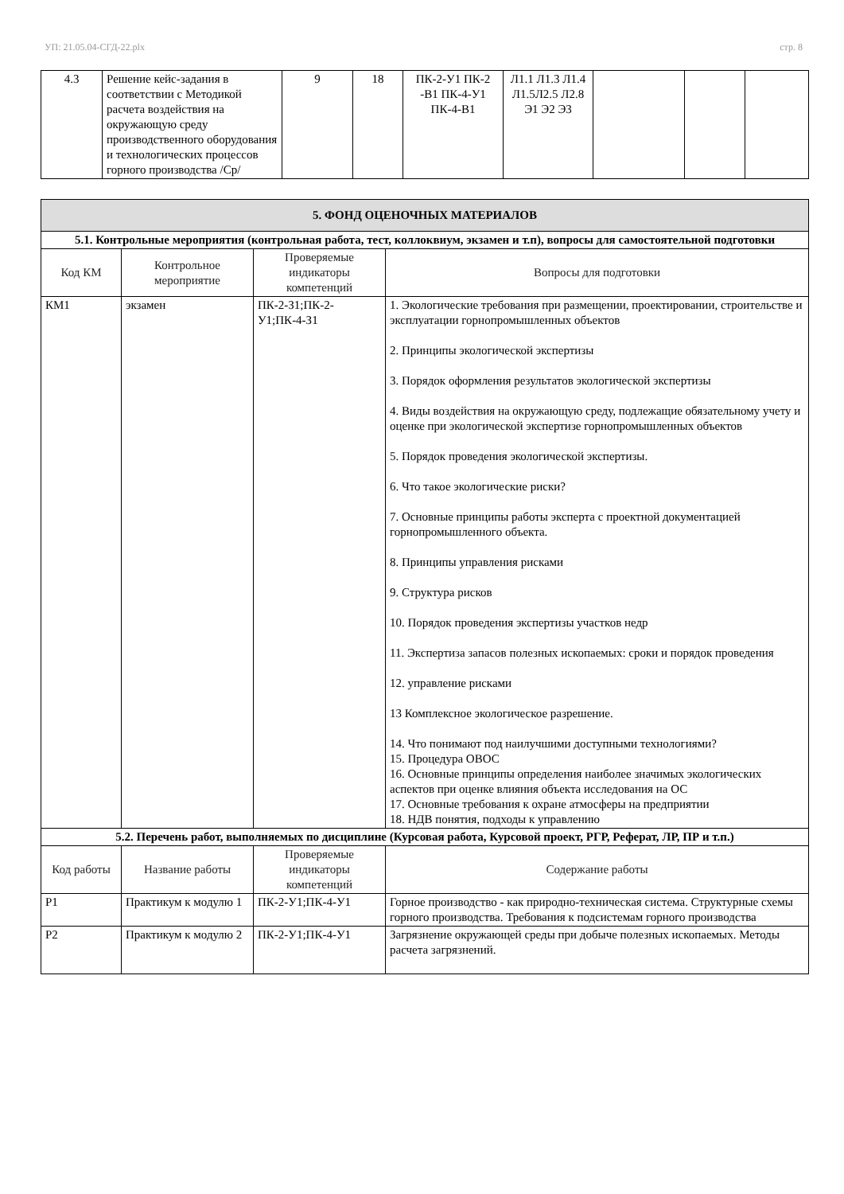УП: 21.05.04-СГД-22.plx стр. 8
| 4.3 | Решение кейс-задания в соответствии с Методикой расчета воздействия на окружающую среду производственного оборудования и технологических процессов горного производства /Ср/ | 9 | 18 | ПК-2-У1 ПК-2 -В1 ПК-4-У1 ПК-4-В1 | Л1.1 Л1.3 Л1.4 Л1.5Л2.5 Л2.8 Э1 Э2 Э3 | | | |
| 5. ФОНД ОЦЕНОЧНЫХ МАТЕРИАЛОВ | | | |
| 5.1. Контрольные мероприятия (контрольная работа, тест, коллоквиум, экзамен и т.п), вопросы для самостоятельной подготовки | | | |
| Код КМ | Контрольное мероприятие | Проверяемые индикаторы компетенций | Вопросы для подготовки |
| КМ1 | экзамен | ПК-2-З1;ПК-2-У1;ПК-4-З1 | 1. Экологические требования при размещении, проектировании, строительстве и эксплуатации горнопромышленных объектов 2. Принципы экологической экспертизы 3. Порядок оформления результатов экологической экспертизы 4. Виды воздействия на окружающую среду, подлежащие обязательному учету и оценке при экологической экспертизе горнопромышленных объектов 5. Порядок проведения экологической экспертизы. 6. Что такое экологические риски? 7. Основные принципы работы эксперта с проектной документацией горнопромышленного объекта. 8. Принципы управления рисками 9. Структура рисков 10. Порядок проведения экспертизы участков недр 11. Экспертиза запасов полезных ископаемых: сроки и порядок проведения 12. управление рисками 13 Комплексное экологическое разрешение. 14. Что понимают под наилучшими доступными технологиями? 15. Процедура ОВОС 16. Основные принципы определения наиболее значимых экологических аспектов при оценке влияния объекта исследования на ОС 17. Основные требования к охране атмосферы на предприятии 18. НДВ понятия, подходы к управлению |
| 5.2. Перечень работ, выполняемых по дисциплине (Курсовая работа, Курсовой проект, РГР, Реферат, ЛР, ПР и т.п.) | | | |
| Код работы | Название работы | Проверяемые индикаторы компетенций | Содержание работы |
| Р1 | Практикум к модулю 1 | ПК-2-У1;ПК-4-У1 | Горное производство - как природно-техническая система. Структурные схемы горного производства. Требования к подсистемам горного производства |
| Р2 | Практикум к модулю 2 | ПК-2-У1;ПК-4-У1 | Загрязнение окружающей среды при добыче полезных ископаемых. Методы расчета загрязнений. |